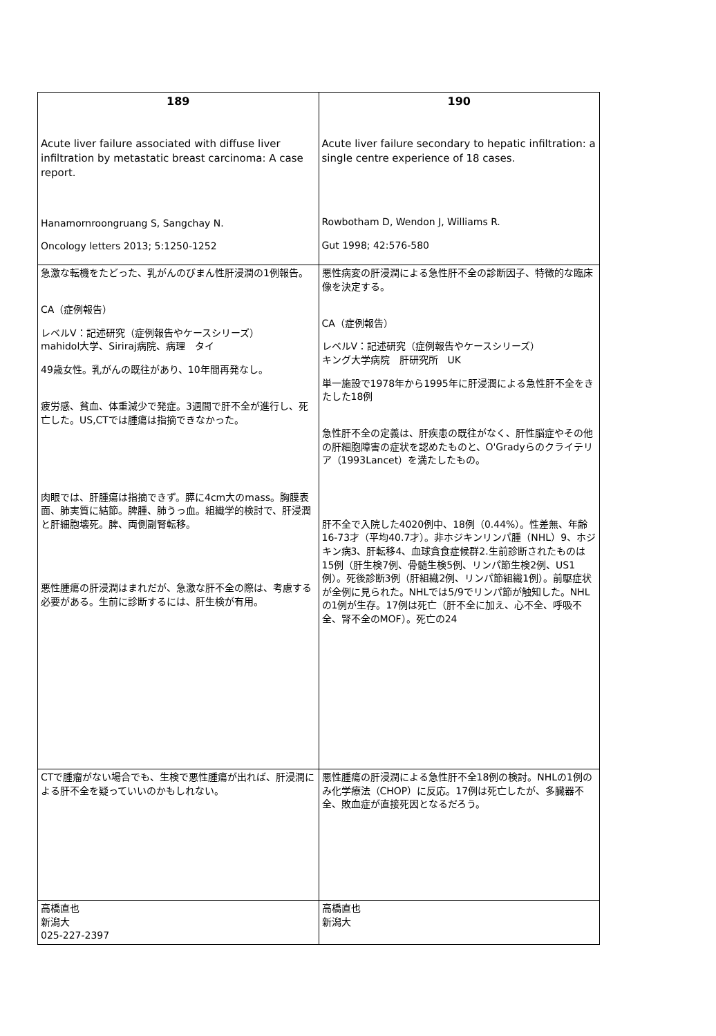| 189 Acute liver failure associated with diffuse liver infiltration by metastatic breast carcinoma: A case report. Hanamornroongruang S, Sangchay N. Oncology letters 2013; 5:1250-1252 | 190 Acute liver failure secondary to hepatic infiltration: a single centre experience of 18 cases. Rowbotham D, Wendon J, Williams R. Gut 1998; 42:576-580 |
| 急激な転機をたどった、乳がんのびまん性肝浸潤の1例報告。 CA（症例報告） レベルⅤ：記述研究（症例報告やケースシリーズ） mahidol大学、Siriraj病院、病理 タイ 49歳女性。乳がんの既往があり、10年間再発なし。 疲労感、貧血、体重減少で発症。3週間で肝不全が進行し、死亡した。US,CTでは腫瘍は指摘できなかった。 肉眼では、肝腫瘍は指摘できず。膵に4cm大のmass。胸膜表面、肺実質に結節。脾腫、肺うっ血。組織学的検討で、肝浸潤と肝細胞壊死。脾、両側副腎転移。 悪性腫瘍の肝浸潤はまれだが、急激な肝不全の際は、考慮する必要がある。生前に診断するには、肝生検が有用。 | 悪性病変の肝浸潤による急性肝不全の診断因子、特徴的な臨床像を決定する。 CA（症例報告） レベルⅤ：記述研究（症例報告やケースシリーズ） キング大学病院 肝研究所 UK 単一施設で1978年から1995年に肝浸潤による急性肝不全をきたした18例 急性肝不全の定義は、肝疾患の既往がなく、肝性脳症やその他の肝細胞障害の症状を認めたものと、O'Gradyらのクライテリア（1993Lancet）を満たしたもの。 肝不全で入院した4020例中、18例（0.44%）。性差無、年齢16-73才（平均40.7才）。非ホジキンリンパ腫（NHL）9、ホジキン病3、肝転移4、血球貪食症候群2.生前診断されたものは15例（肝生検7例、骨髄生検5例、リンパ節生検2例、US1例）。死後診断3例（肝組織2例、リンパ節組織1例）。前駆症状が全例に見られた。NHLでは5/9でリンパ節が触知した。NHLの1例が生存。17例は死亡（肝不全に加え、心不全、呼吸不全、腎不全のMOF）。死亡の24 |
| CTで腫瘤がない場合でも、生検で悪性腫瘍が出れば、肝浸潤による肝不全を疑っていいのかもしれない。 | 悪性腫瘍の肝浸潤による急性肝不全18例の検討。NHLの1例のみ化学療法（CHOP）に反応。17例は死亡したが、多臓器不全、敗血症が直接死因となるだろう。 |
| 高橋直也 新潟大 025-227-2397 | 高橋直也 新潟大 |